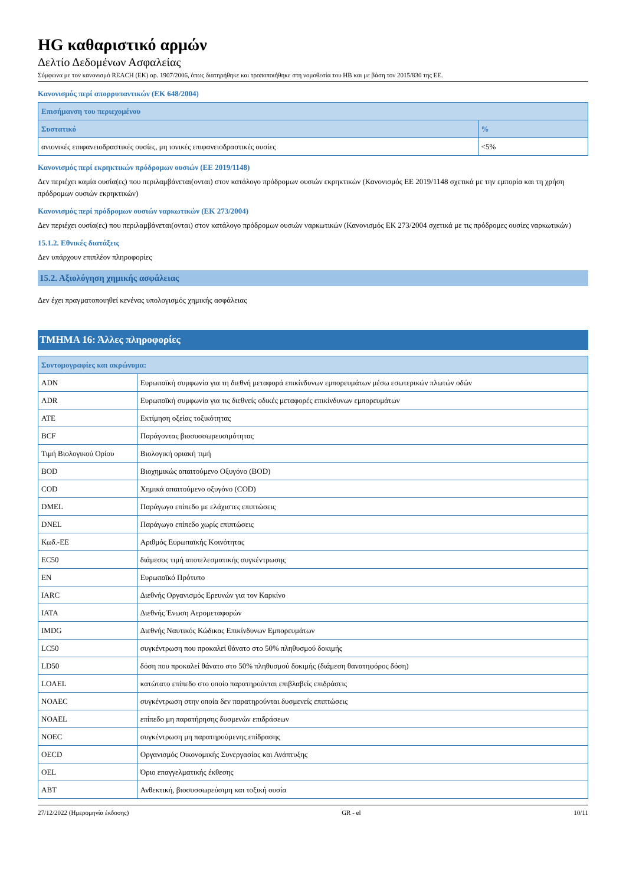HG καθαριστικό αρμών
Δελτίο Δεδομένων Ασφαλείας
Σύμφωνα με τον κανονισμό REACH (ΕΚ) αρ. 1907/2006, όπως διατηρήθηκε και τροποποιήθηκε στη νομοθεσία του ΗΒ και με βάση τον 2015/830 της ΕΕ.
Κανονισμός περί απορρυπαντικών (ΕΚ 648/2004)
| Επισήμανση του περιεχομένου | |
| --- | --- |
| Συστατικό | % |
| ανιονικές επιφανειοδραστικές ουσίες, μη ιονικές επιφανειοδραστικές ουσίες | <5% |
Κανονισμός περί εκρηκτικών πρόδρομων ουσιών (ΕΕ 2019/1148)
Δεν περιέχει καμία ουσία(ες) που περιλαμβάνεται(ονται) στον κατάλογο πρόδρομων ουσιών εκρηκτικών (Κανονισμός ΕΕ 2019/1148 σχετικά με την εμπορία και τη χρήση πρόδρομων ουσιών εκρηκτικών)
Κανονισμός περί πρόδρομων ουσιών ναρκωτικών (ΕΚ 273/2004)
Δεν περιέχει ουσία(ες) που περιλαμβάνεται(ονται) στον κατάλογο πρόδρομων ουσιών ναρκωτικών (Κανονισμός ΕΚ 273/2004 σχετικά με τις πρόδρομες ουσίες ναρκωτικών)
15.1.2. Εθνικές διατάξεις
Δεν υπάρχουν επιπλέον πληροφορίες
15.2. Αξιολόγηση χημικής ασφάλειας
Δεν έχει πραγματοποιηθεί κενένας υπολογισμός χημικής ασφάλειας
ΤΜΗΜΑ 16: Άλλες πληροφορίες
| Συντομογραφίες και ακρώνυμα: | |
| --- | --- |
| ADN | Ευρωπαϊκή συμφωνία για τη διεθνή μεταφορά επικίνδυνων εμπορευμάτων μέσω εσωτερικών πλωτών οδών |
| ADR | Ευρωπαϊκή συμφωνία για τις διεθνείς οδικές μεταφορές επικίνδυνων εμπορευμάτων |
| ATE | Εκτίμηση οξείας τοξικότητας |
| BCF | Παράγοντας βιοσυσσωρευσιμότητας |
| Τιμή Βιολογικού Ορίου | Βιολογική οριακή τιμή |
| BOD | Βιοχημικώς απαιτούμενο Οξυγόνο (BOD) |
| COD | Χημικά απαιτούμενο οξυγόνο (COD) |
| DMEL | Παράγωγο επίπεδο με ελάχιστες επιπτώσεις |
| DNEL | Παράγωγο επίπεδο χωρίς επιπτώσεις |
| Κωδ.-ΕΕ | Αριθμός Ευρωπαϊκής Κοινότητας |
| EC50 | διάμεσος τιμή αποτελεσματικής συγκέντρωσης |
| EN | Ευρωπαϊκό Πρότυπο |
| IARC | Διεθνής Οργανισμός Ερευνών για τον Καρκίνο |
| IATA | Διεθνής Ένωση Αερομεταφορών |
| IMDG | Διεθνής Ναυτικός Κώδικας Επικίνδυνων Εμπορευμάτων |
| LC50 | συγκέντρωση που προκαλεί θάνατο στο 50% πληθυσμού δοκιμής |
| LD50 | δόση που προκαλεί θάνατο στο 50% πληθυσμού δοκιμής (διάμεση θανατηφόρος δόση) |
| LOAEL | κατώτατο επίπεδο στο οποίο παρατηρούνται επιβλαβείς επιδράσεις |
| NOAEC | συγκέντρωση στην οποία δεν παρατηρούνται δυσμενείς επιπτώσεις |
| NOAEL | επίπεδο μη παρατήρησης δυσμενών επιδράσεων |
| NOEC | συγκέντρωση μη παρατηρούμενης επίδρασης |
| OECD | Οργανισμός Οικονομικής Συνεργασίας και Ανάπτυξης |
| OEL | Όριο επαγγελματικής έκθεσης |
| ABT | Ανθεκτική, βιοσυσσωρεύσιμη και τοξική ουσία |
27/12/2022 (Ημερομηνία έκδοσης) GR - el 10/11